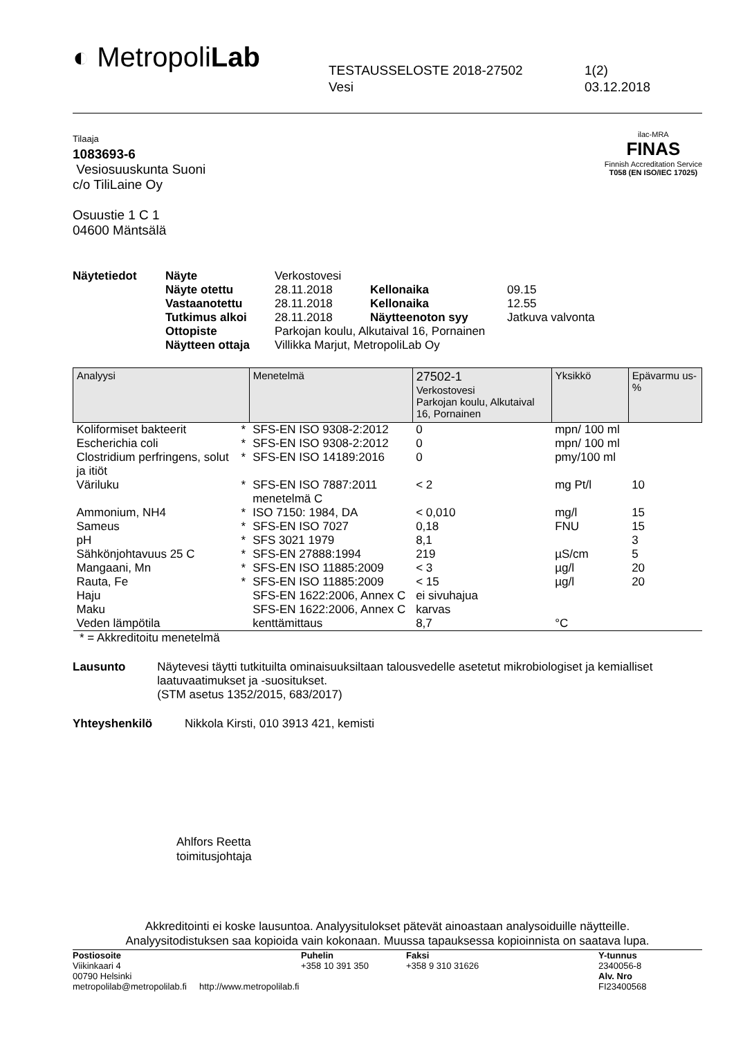◐ MetropoliLab
TESTAUSSELOSTE 2018-27502
Vesi
1(2)
03.12.2018
Tilaaja
1083693-6
Vesiosuuskunta Suoni
c/o TiliLaine Oy
Osuustie 1 C 1
04600 Mäntsälä
ilac-MRA
FINAS
Finnish Accreditation Service
T058 (EN ISO/IEC 17025)
| Näytetiedot | Näyte | Verkostovesi | | |
| | Näyte otettu | 28.11.2018 | Kellonaika | 09.15 |
| | Vastaanotettu | 28.11.2018 | Kellonaika | 12.55 |
| | Tutkimus alkoi | 28.11.2018 | Näytteenoton syy | Jatkuva valvonta |
| | Ottopiste | Parkojan koulu, Alkutaival 16, Pornainen | | |
| | Näytteen ottaja | Villikka Marjut, MetropoliLab Oy | | |
| Analyysi | | Menetelmä | 27502-1 Verkostovesi Parkojan koulu, Alkutaival 16, Pornainen | Yksikkö | Epävarmu us-% |
| --- | --- | --- | --- | --- | --- |
| Koliformiset bakteerit | * | SFS-EN ISO 9308-2:2012 | 0 | mpn/ 100 ml | |
| Escherichia coli | * | SFS-EN ISO 9308-2:2012 | 0 | mpn/ 100 ml | |
| Clostridium perfringens, solut ja itiöt | * | SFS-EN ISO 14189:2016 | 0 | pmy/100 ml | |
| Väriluku | * | SFS-EN ISO 7887:2011 menetelmä C | < 2 | mg Pt/l | 10 |
| Ammonium, NH4 | * | ISO 7150: 1984, DA | < 0,010 | mg/l | 15 |
| Sameus | * | SFS-EN ISO 7027 | 0,18 | FNU | 15 |
| pH | * | SFS 3021 1979 | 8,1 | | 3 |
| Sähkönjohtavuus 25 C | * | SFS-EN 27888:1994 | 219 | µS/cm | 5 |
| Mangaani, Mn | * | SFS-EN ISO 11885:2009 | < 3 | µg/l | 20 |
| Rauta, Fe | * | SFS-EN ISO 11885:2009 | < 15 | µg/l | 20 |
| Haju | | SFS-EN 1622:2006, Annex C | ei sivuhajua | | |
| Maku | | SFS-EN 1622:2006, Annex C | karvas | | |
| Veden lämpötila | | kenttämittaus | 8,7 | °C | |
* = Akkreditoitu menetelmä
Lausunto Näytevesi täytti tutkituilta ominaisuuksiltaan talousvedelle asetetut mikrobiologiset ja kemialliset laatuvaatimukset ja -suositukset.
(STM asetus 1352/2015, 683/2017)
Yhteyshenkilö Nikkola Kirsti, 010 3913 421, kemisti
Ahlfors Reetta
toimitusjohtaja
Akkreditointi ei koske lausuntoa. Analyysitulokset pätevät ainoastaan analysoiduille näytteille.
Analyysitodistuksen saa kopioida vain kokonaan. Muussa tapauksessa kopioinnista on saatava lupa.
Postiosoite
Viikinkaari 4
00790 Helsinki
metropolilab@metropolilab.fi http://www.metropolilab.fi
Puhelin
+358 10 391 350
Faksi
+358 9 310 31626
Y-tunnus
2340056-8
Alv. Nro
FI23400568